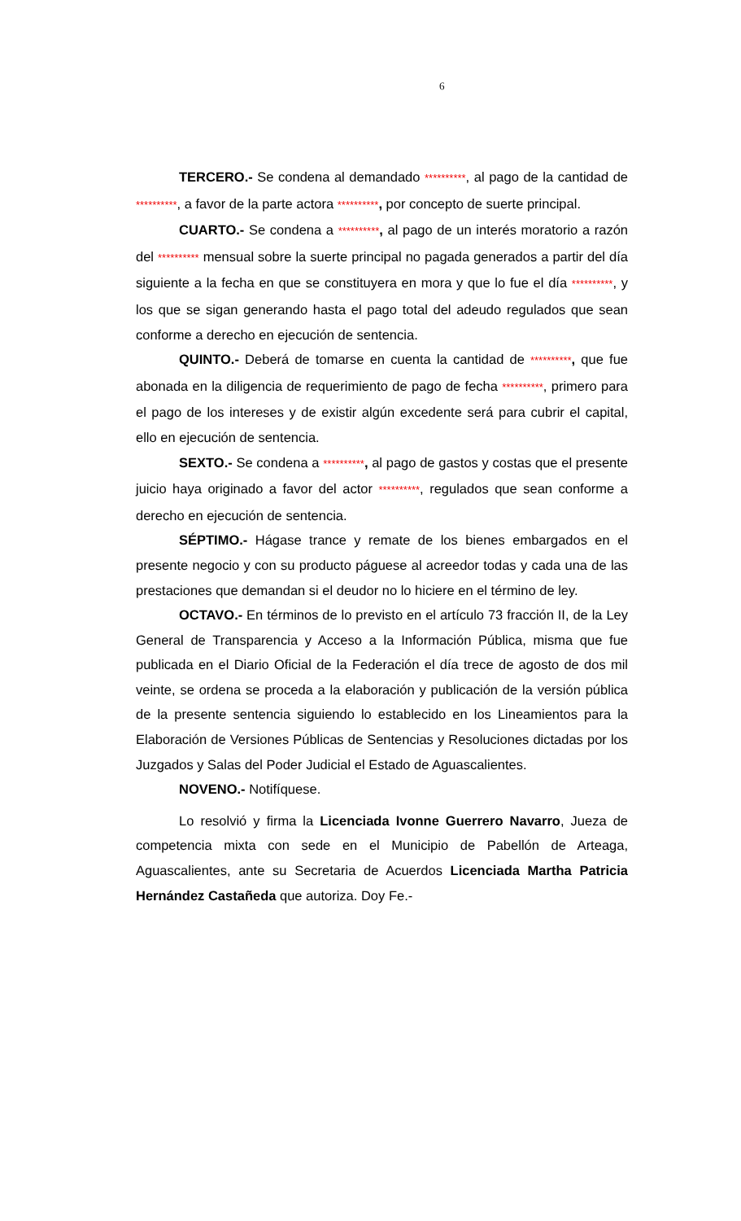6
TERCERO.- Se condena al demandado **********, al pago de la cantidad de **********, a favor de la parte actora **********, por concepto de suerte principal.
CUARTO.- Se condena a **********, al pago de un interés moratorio a razón del ********** mensual sobre la suerte principal no pagada generados a partir del día siguiente a la fecha en que se constituyera en mora y que lo fue el día **********, y los que se sigan generando hasta el pago total del adeudo regulados que sean conforme a derecho en ejecución de sentencia.
QUINTO.- Deberá de tomarse en cuenta la cantidad de **********, que fue abonada en la diligencia de requerimiento de pago de fecha **********, primero para el pago de los intereses y de existir algún excedente será para cubrir el capital, ello en ejecución de sentencia.
SEXTO.- Se condena a **********, al pago de gastos y costas que el presente juicio haya originado a favor del actor **********, regulados que sean conforme a derecho en ejecución de sentencia.
SÉPTIMO.- Hágase trance y remate de los bienes embargados en el presente negocio y con su producto páguese al acreedor todas y cada una de las prestaciones que demandan si el deudor no lo hiciere en el término de ley.
OCTAVO.- En términos de lo previsto en el artículo 73 fracción II, de la Ley General de Transparencia y Acceso a la Información Pública, misma que fue publicada en el Diario Oficial de la Federación el día trece de agosto de dos mil veinte, se ordena se proceda a la elaboración y publicación de la versión pública de la presente sentencia siguiendo lo establecido en los Lineamientos para la Elaboración de Versiones Públicas de Sentencias y Resoluciones dictadas por los Juzgados y Salas del Poder Judicial el Estado de Aguascalientes.
NOVENO.- Notifíquese.
Lo resolvió y firma la Licenciada Ivonne Guerrero Navarro, Jueza de competencia mixta con sede en el Municipio de Pabellón de Arteaga, Aguascalientes, ante su Secretaria de Acuerdos Licenciada Martha Patricia Hernández Castañeda que autoriza. Doy Fe.-